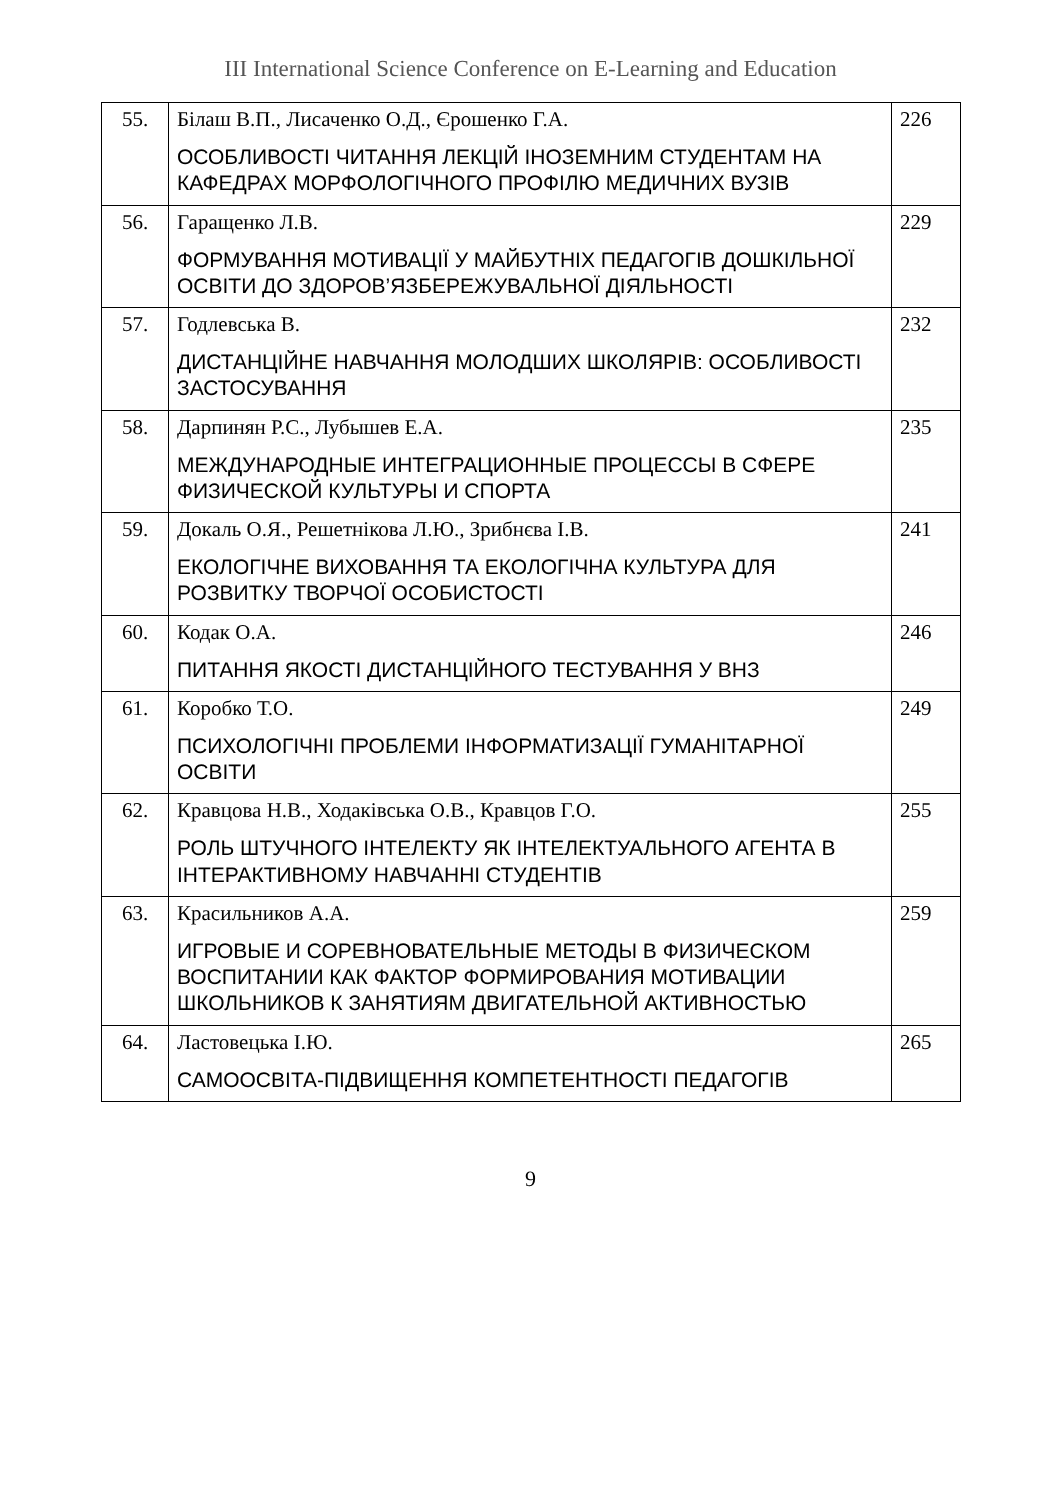III International Science Conference on E-Learning and Education
| 55. | Білаш В.П., Лисаченко О.Д., Єрошенко Г.А. ОСОБЛИВОСТІ ЧИТАННЯ ЛЕКЦІЙ ІНОЗЕМНИМ СТУДЕНТАМ НА КАФЕДРАХ МОРФОЛОГІЧНОГО ПРОФІЛЮ МЕДИЧНИХ ВУЗІВ | 226 |
| 56. | Гаращенко Л.В. ФОРМУВАННЯ МОТИВАЦІЇ У МАЙБУТНІХ ПЕДАГОГІВ ДОШКІЛЬНОЇ ОСВІТИ ДО ЗДОРОВ’ЯЗБЕРЕЖУВАЛЬНОЇ ДІЯЛЬНОСТІ | 229 |
| 57. | Годлевська В. ДИСТАНЦІЙНЕ НАВЧАННЯ МОЛОДШИХ ШКОЛЯРІВ: ОСОБЛИВОСТІ ЗАСТОСУВАННЯ | 232 |
| 58. | Дарпинян Р.С., Лубышев Е.А. МЕЖДУНАРОДНЫЕ ИНТЕГРАЦИОННЫЕ ПРОЦЕССЫ В СФЕРЕ ФИЗИЧЕСКОЙ КУЛЬТУРЫ И СПОРТА | 235 |
| 59. | Докаль О.Я., Решетнікова Л.Ю., Зрибнєва І.В. ЕКОЛОГІЧНЕ ВИХОВАННЯ ТА ЕКОЛОГІЧНА КУЛЬТУРА ДЛЯ РОЗВИТКУ ТВОРЧОЇ ОСОБИСТОСТІ | 241 |
| 60. | Кодак О.А. ПИТАННЯ ЯКОСТІ ДИСТАНЦІЙНОГО ТЕСТУВАННЯ У ВНЗ | 246 |
| 61. | Коробко Т.О. ПСИХОЛОГІЧНІ ПРОБЛЕМИ ІНФОРМАТИЗАЦІЇ ГУМАНІТАРНОЇ ОСВІТИ | 249 |
| 62. | Кравцова Н.В., Ходаківська О.В., Кравцов Г.О. РОЛЬ ШТУЧНОГО ІНТЕЛЕКТУ ЯК ІНТЕЛЕКТУАЛЬНОГО АГЕНТА В ІНТЕРАКТИВНОМУ НАВЧАННІ СТУДЕНТІВ | 255 |
| 63. | Красильников А.А. ИГРОВЫЕ И СОРЕВНОВАТЕЛЬНЫЕ МЕТОДЫ В ФИЗИЧЕСКОМ ВОСПИТАНИИ КАК ФАКТОР ФОРМИРОВАНИЯ МОТИВАЦИИ ШКОЛЬНИКОВ К ЗАНЯТИЯМ ДВИГАТЕЛЬНОЙ АКТИВНОСТЬЮ | 259 |
| 64. | Ластовецька І.Ю. САМООСВІТА-ПІДВИЩЕННЯ КОМПЕТЕНТНОСТІ ПЕДАГОГІВ | 265 |
9